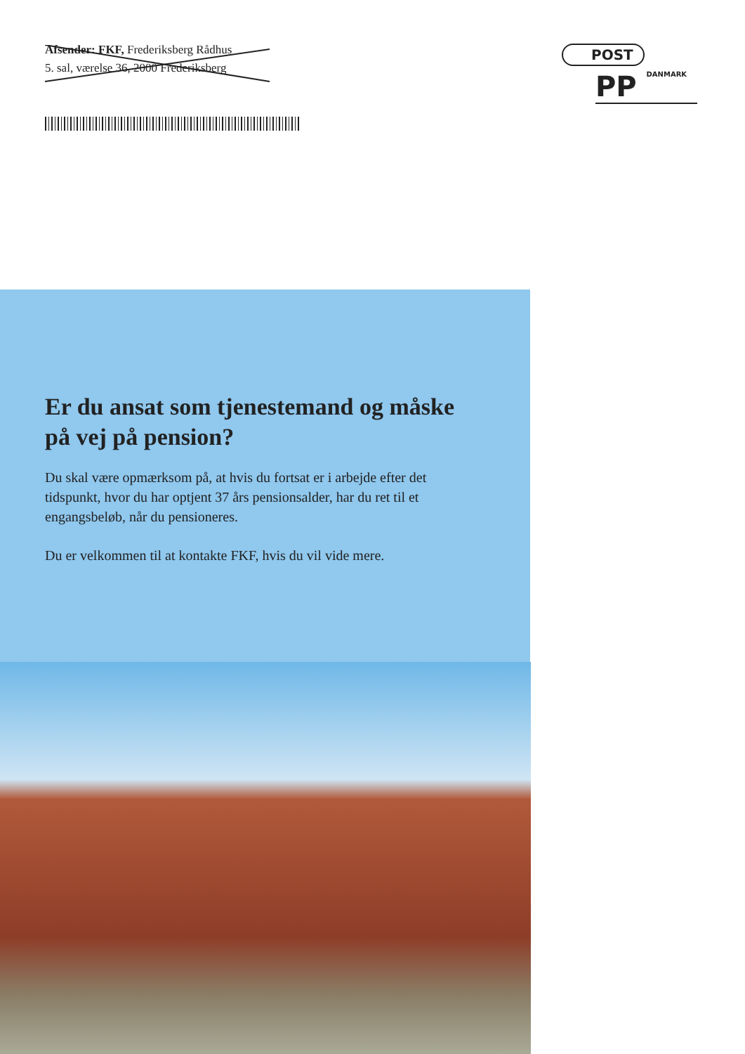Afsender: FKF, Frederiksberg Rådhus
5. sal, værelse 36, 2000 Frederiksberg
POST
PP DANMARK
Er du ansat som tjenestemand og måske på vej på pension?
Du skal være opmærksom på, at hvis du fortsat er i arbejde efter det tidspunkt, hvor du har optjent 37 års pensionsalder, har du ret til et engangsbeløb, når du pensioneres.
Du er velkommen til at kontakte FKF, hvis du vil vide mere.